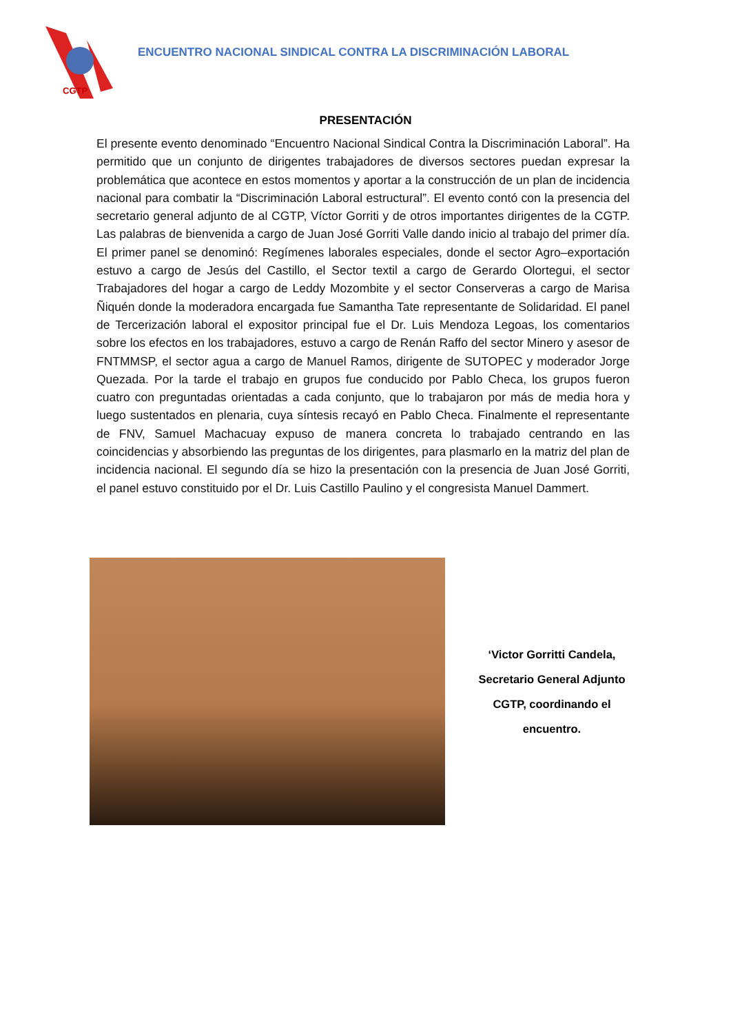CGTP
ENCUENTRO NACIONAL SINDICAL CONTRA LA DISCRIMINACIÓN LABORAL
PRESENTACIÓN
El presente evento denominado “Encuentro Nacional Sindical Contra la Discriminación Laboral”. Ha permitido que un conjunto de dirigentes trabajadores de diversos sectores puedan expresar la problemática que acontece en estos momentos y aportar a la construcción de un plan de incidencia nacional para combatir la “Discriminación Laboral estructural”. El evento contó con la presencia del secretario general adjunto de al CGTP, Víctor Gorriti y de otros importantes dirigentes de la CGTP. Las palabras de bienvenida a cargo de Juan José Gorriti Valle dando inicio al trabajo del primer día. El primer panel se denominó: Regímenes laborales especiales, donde el sector Agro–exportación estuvo a cargo de Jesús del Castillo, el Sector textil a cargo de Gerardo Olortegui, el sector Trabajadores del hogar a cargo de Leddy Mozombite y el sector Conserveras a cargo de Marisa Ñiquén donde la moderadora encargada fue Samantha Tate representante de Solidaridad. El panel de Tercerización laboral el expositor principal fue el Dr. Luis Mendoza Legoas, los comentarios sobre los efectos en los trabajadores, estuvo a cargo de Renán Raffo del sector Minero y asesor de FNTMMSP, el sector agua a cargo de Manuel Ramos, dirigente de SUTOPEC y moderador Jorge Quezada. Por la tarde el trabajo en grupos fue conducido por Pablo Checa, los grupos fueron cuatro con preguntadas orientadas a cada conjunto, que lo trabajaron por más de media hora y luego sustentados en plenaria, cuya síntesis recayó en Pablo Checa. Finalmente el representante de FNV, Samuel Machacuay expuso de manera concreta lo trabajado centrando en las coincidencias y absorbiendo las preguntas de los dirigentes, para plasmarlo en la matriz del plan de incidencia nacional. El segundo día se hizo la presentación con la presencia de Juan José Gorriti, el panel estuvo constituido por el Dr. Luis Castillo Paulino y el congresista Manuel Dammert.
‘Victor Gorritti Candela,
Secretario General Adjunto
CGTP, coordinando el
encuentro.